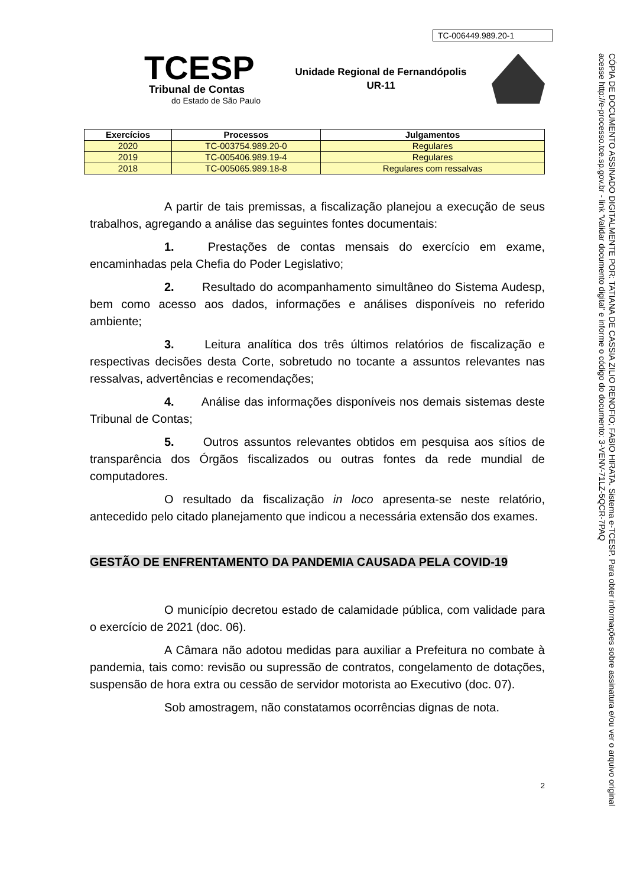TC-006449.989.20-1
TCESP
Tribunal de Contas
do Estado de São Paulo
Unidade Regional de Fernandópolis
UR-11
| Exercícios | Processos | Julgamentos |
| --- | --- | --- |
| 2020 | TC-003754.989.20-0 | Regulares |
| 2019 | TC-005406.989.19-4 | Regulares |
| 2018 | TC-005065.989.18-8 | Regulares com ressalvas |
A partir de tais premissas, a fiscalização planejou a execução de seus trabalhos, agregando a análise das seguintes fontes documentais:
1. Prestações de contas mensais do exercício em exame, encaminhadas pela Chefia do Poder Legislativo;
2. Resultado do acompanhamento simultâneo do Sistema Audesp, bem como acesso aos dados, informações e análises disponíveis no referido ambiente;
3. Leitura analítica dos três últimos relatórios de fiscalização e respectivas decisões desta Corte, sobretudo no tocante a assuntos relevantes nas ressalvas, advertências e recomendações;
4. Análise das informações disponíveis nos demais sistemas deste Tribunal de Contas;
5. Outros assuntos relevantes obtidos em pesquisa aos sítios de transparência dos Órgãos fiscalizados ou outras fontes da rede mundial de computadores.
O resultado da fiscalização in loco apresenta-se neste relatório, antecedido pelo citado planejamento que indicou a necessária extensão dos exames.
GESTÃO DE ENFRENTAMENTO DA PANDEMIA CAUSADA PELA COVID-19
O município decretou estado de calamidade pública, com validade para o exercício de 2021 (doc. 06).
A Câmara não adotou medidas para auxiliar a Prefeitura no combate à pandemia, tais como: revisão ou supressão de contratos, congelamento de dotações, suspensão de hora extra ou cessão de servidor motorista ao Executivo (doc. 07).
Sob amostragem, não constatamos ocorrências dignas de nota.
2
CÓPIA DE DOCUMENTO ASSINADO DIGITALMENTE POR: TATIANA DE CASSIA ZILIO RENOFIO; FABIO HIRATA. Sistema e-TCESP. Para obter informações sobre assinatura e/ou ver o arquivo original acesse http://e-processo.tce.sp.gov.br - link 'Validar documento digital' e informe o código do documento: 3-VENV-71LZ-5QCR-7PAQ